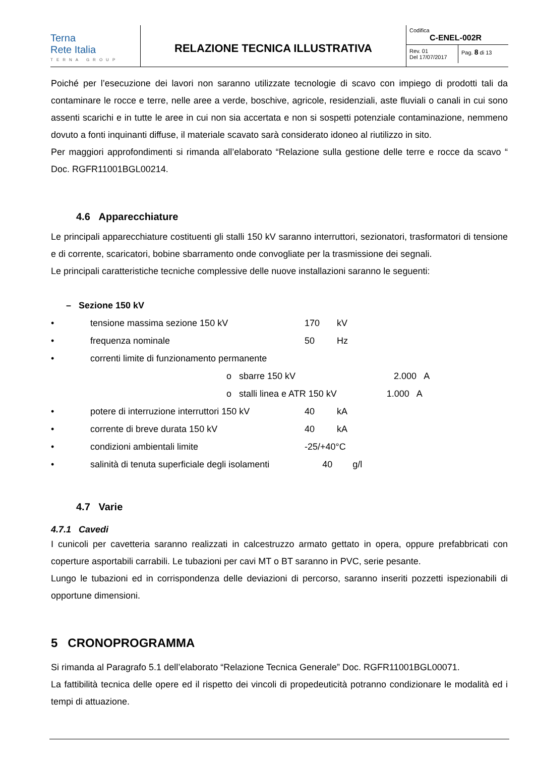Terna
Rete Italia
TERNA GROUP
RELAZIONE TECNICA ILLUSTRATIVA
Codifica
C-ENEL-002R
Rev. 01
Del 17/07/2017
Pag. 8 di 13
Poiché per l’esecuzione dei lavori non saranno utilizzate tecnologie di scavo con impiego di prodotti tali da contaminare le rocce e terre, nelle aree a verde, boschive, agricole, residenziali, aste fluviali o canali in cui sono assenti scarichi e in tutte le aree in cui non sia accertata e non si sospetti potenziale contaminazione, nemmeno dovuto a fonti inquinanti diffuse, il materiale scavato sarà considerato idoneo al riutilizzo in sito.
Per maggiori approfondimenti si rimanda all’elaborato “Relazione sulla gestione delle terre e rocce da scavo “ Doc. RGFR11001BGL00214.
4.6 Apparecchiature
Le principali apparecchiature costituenti gli stalli 150 kV saranno interruttori, sezionatori, trasformatori di tensione e di corrente, scaricatori, bobine sbarramento onde convogliate per la trasmissione dei segnali.
Le principali caratteristiche tecniche complessive delle nuove installazioni saranno le seguenti:
– Sezione 150 kV
| • | tensione massima sezione 150 kV | 170 | kV |
| • | frequenza nominale | 50 | Hz |
| • | correnti limite di funzionamento permanente | | |
| | o sbarre 150 kV 2.000 A | | |
| | o stalli linea e ATR 150 kV 1.000 A | | |
| • | potere di interruzione interruttori 150 kV | 40 | kA |
| • | corrente di breve durata 150 kV | 40 | kA |
| • | condizioni ambientali limite | -25/+40°C | |
| • | salinità di tenuta superficiale degli isolamenti 40 g/l | | |
4.7 Varie
4.7.1 Cavedi
I cunicoli per cavetteria saranno realizzati in calcestruzzo armato gettato in opera, oppure prefabbricati con coperture asportabili carrabili. Le tubazioni per cavi MT o BT saranno in PVC, serie pesante.
Lungo le tubazioni ed in corrispondenza delle deviazioni di percorso, saranno inseriti pozzetti ispezionabili di opportune dimensioni.
5 CRONOPROGRAMMA
Si rimanda al Paragrafo 5.1 dell’elaborato “Relazione Tecnica Generale” Doc. RGFR11001BGL00071.
La fattibilità tecnica delle opere ed il rispetto dei vincoli di propedeuticità potranno condizionare le modalità ed i tempi di attuazione.